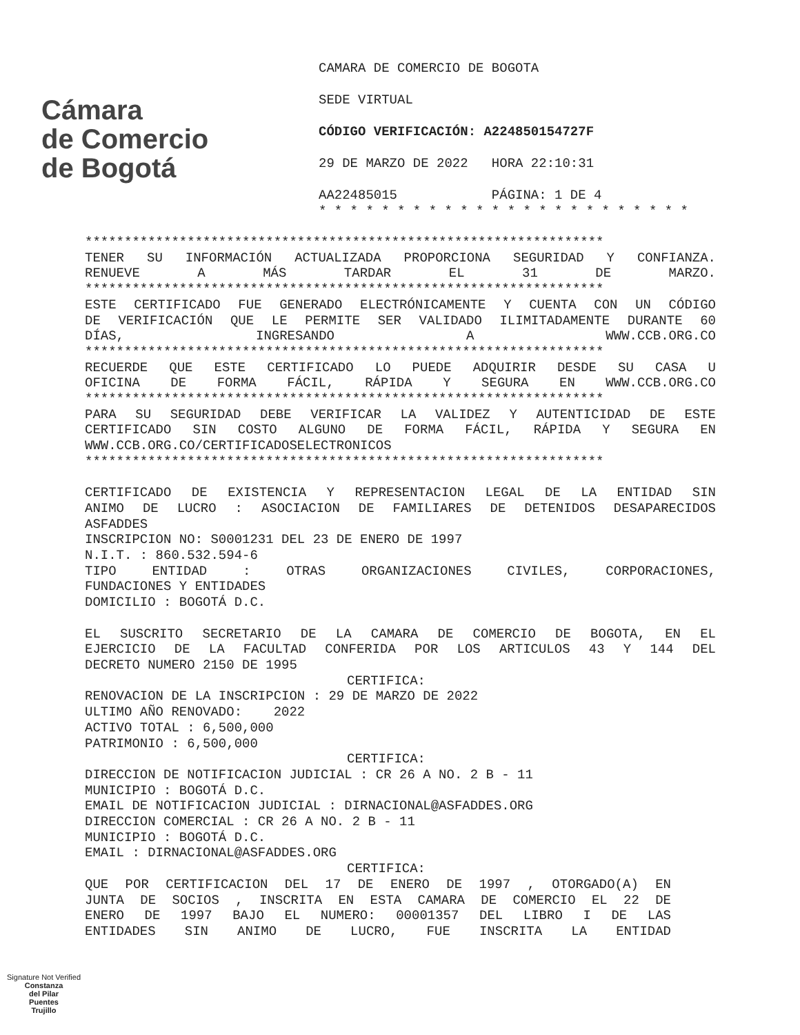Cámara
de Comercio
de Bogotá
CAMARA DE COMERCIO DE BOGOTA
SEDE VIRTUAL
CÓDIGO VERIFICACIÓN: A224850154727F
29 DE MARZO DE 2022 HORA 22:10:31
AA22485015 PÁGINA: 1 DE 4
* * * * * * * * * * * * * * * * * * * * * * * *
******************************************************************
TENER SU INFORMACIÓN ACTUALIZADA PROPORCIONA SEGURIDAD Y CONFIANZA.
RENUEVE A MÁS TARDAR EL 31 DE MARZO.
******************************************************************
ESTE CERTIFICADO FUE GENERADO ELECTRÓNICAMENTE Y CUENTA CON UN CÓDIGO
DE VERIFICACIÓN QUE LE PERMITE SER VALIDADO ILIMITADAMENTE DURANTE 60
DÍAS, INGRESANDO A WWW.CCB.ORG.CO
******************************************************************
RECUERDE QUE ESTE CERTIFICADO LO PUEDE ADQUIRIR DESDE SU CASA U
OFICINA DE FORMA FÁCIL, RÁPIDA Y SEGURA EN WWW.CCB.ORG.CO
******************************************************************
PARA SU SEGURIDAD DEBE VERIFICAR LA VALIDEZ Y AUTENTICIDAD DE ESTE
CERTIFICADO SIN COSTO ALGUNO DE FORMA FÁCIL, RÁPIDA Y SEGURA EN
WWW.CCB.ORG.CO/CERTIFICADOSELECTRONICOS
******************************************************************
CERTIFICADO DE EXISTENCIA Y REPRESENTACION LEGAL DE LA ENTIDAD SIN
ANIMO DE LUCRO : ASOCIACION DE FAMILIARES DE DETENIDOS DESAPARECIDOS
ASFADDES
INSCRIPCION NO: S0001231 DEL 23 DE ENERO DE 1997
N.I.T. : 860.532.594-6
TIPO ENTIDAD : OTRAS ORGANIZACIONES CIVILES, CORPORACIONES,
FUNDACIONES Y ENTIDADES
DOMICILIO : BOGOTÁ D.C.
EL SUSCRITO SECRETARIO DE LA CAMARA DE COMERCIO DE BOGOTA, EN EL
EJERCICIO DE LA FACULTAD CONFERIDA POR LOS ARTICULOS 43 Y 144 DEL
DECRETO NUMERO 2150 DE 1995
CERTIFICA:
RENOVACION DE LA INSCRIPCION : 29 DE MARZO DE 2022
ULTIMO AÑO RENOVADO: 2022
ACTIVO TOTAL : 6,500,000
PATRIMONIO : 6,500,000
CERTIFICA:
DIRECCION DE NOTIFICACION JUDICIAL : CR 26 A NO. 2 B - 11
MUNICIPIO : BOGOTÁ D.C.
EMAIL DE NOTIFICACION JUDICIAL : DIRNACIONAL@ASFADDES.ORG
DIRECCION COMERCIAL : CR 26 A NO. 2 B - 11
MUNICIPIO : BOGOTÁ D.C.
EMAIL : DIRNACIONAL@ASFADDES.ORG
CERTIFICA:
QUE POR CERTIFICACION DEL 17 DE ENERO DE 1997 , OTORGADO(A) EN
JUNTA DE SOCIOS , INSCRITA EN ESTA CAMARA DE COMERCIO EL 22 DE
ENERO DE 1997 BAJO EL NUMERO: 00001357 DEL LIBRO I DE LAS
ENTIDADES SIN ANIMO DE LUCRO, FUE INSCRITA LA ENTIDAD
Signature Not Verified
Constanza
del Pilar
Puentes
Trujillo